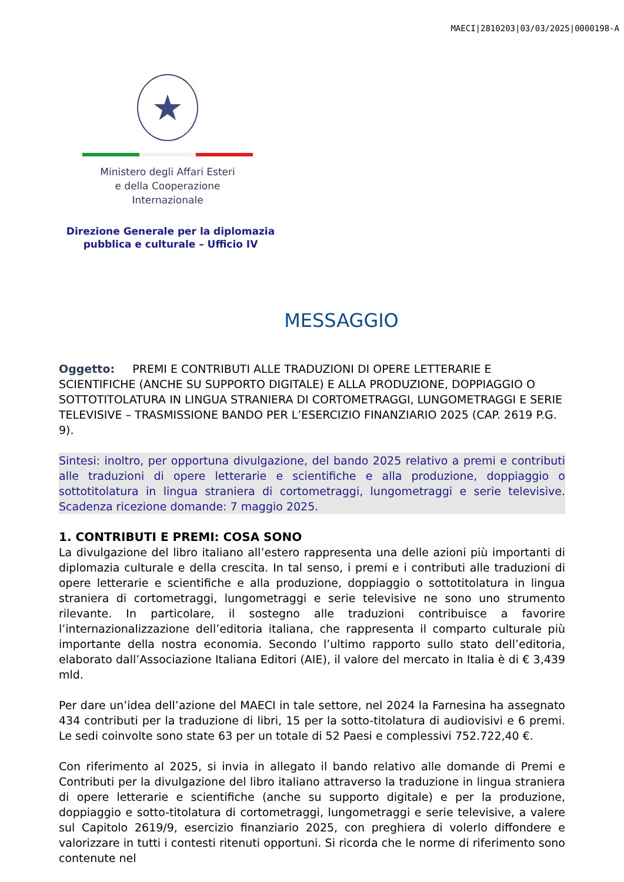MAECI|2810203|03/03/2025|0000198-A
★
Ministero degli Affari Esteri
e della Cooperazione Internazionale
Direzione Generale per la diplomazia pubblica e culturale – Ufficio IV
MESSAGGIO
Oggetto: PREMI E CONTRIBUTI ALLE TRADUZIONI DI OPERE LETTERARIE E SCIENTIFICHE (ANCHE SU SUPPORTO DIGITALE) E ALLA PRODUZIONE, DOPPIAGGIO O SOTTOTITOLATURA IN LINGUA STRANIERA DI CORTOMETRAGGI, LUNGOMETRAGGI E SERIE TELEVISIVE – TRASMISSIONE BANDO PER L’ESERCIZIO FINANZIARIO 2025 (CAP. 2619 P.G. 9).
Sintesi: inoltro, per opportuna divulgazione, del bando 2025 relativo a premi e contributi alle traduzioni di opere letterarie e scientifiche e alla produzione, doppiaggio o sottotitolatura in lingua straniera di cortometraggi, lungometraggi e serie televisive. Scadenza ricezione domande: 7 maggio 2025.
1. CONTRIBUTI E PREMI: COSA SONO
La divulgazione del libro italiano all’estero rappresenta una delle azioni più importanti di diplomazia culturale e della crescita. In tal senso, i premi e i contributi alle traduzioni di opere letterarie e scientifiche e alla produzione, doppiaggio o sottotitolatura in lingua straniera di cortometraggi, lungometraggi e serie televisive ne sono uno strumento rilevante. In particolare, il sostegno alle traduzioni contribuisce a favorire l’internazionalizzazione dell’editoria italiana, che rappresenta il comparto culturale più importante della nostra economia. Secondo l’ultimo rapporto sullo stato dell’editoria, elaborato dall’Associazione Italiana Editori (AIE), il valore del mercato in Italia è di € 3,439 mld.
Per dare un’idea dell’azione del MAECI in tale settore, nel 2024 la Farnesina ha assegnato 434 contributi per la traduzione di libri, 15 per la sotto-titolatura di audiovisivi e 6 premi. Le sedi coinvolte sono state 63 per un totale di 52 Paesi e complessivi 752.722,40 €.
Con riferimento al 2025, si invia in allegato il bando relativo alle domande di Premi e Contributi per la divulgazione del libro italiano attraverso la traduzione in lingua straniera di opere letterarie e scientifiche (anche su supporto digitale) e per la produzione, doppiaggio e sotto-titolatura di cortometraggi, lungometraggi e serie televisive, a valere sul Capitolo 2619/9, esercizio finanziario 2025, con preghiera di volerlo diffondere e valorizzare in tutti i contesti ritenuti opportuni. Si ricorda che le norme di riferimento sono contenute nel